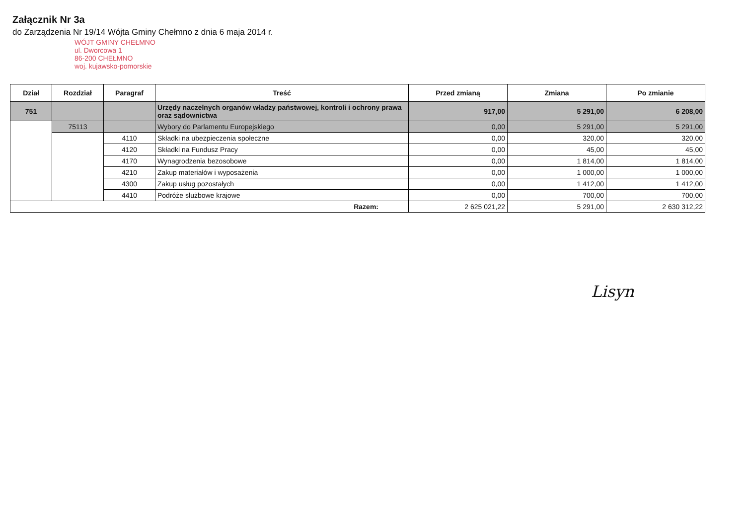Załącznik Nr 3a
do Zarządzenia Nr 19/14 Wójta Gminy Chełmno z dnia 6 maja 2014 r.
WÓJT GMINY CHEŁMNO
ul. Dworcowa 1
86-200 CHEŁMNO
woj. kujawsko-pomorskie
| Dział | Rozdział | Paragraf | Treść | Przed zmianą | Zmiana | Po zmianie |
| --- | --- | --- | --- | --- | --- | --- |
| 751 | | | Urzędy naczelnych organów władzy państwowej, kontroli i ochrony prawa oraz sądownictwa | 917,00 | 5 291,00 | 6 208,00 |
| | 75113 | | Wybory do Parlamentu Europejskiego | 0,00 | 5 291,00 | 5 291,00 |
| | | 4110 | Składki na ubezpieczenia społeczne | 0,00 | 320,00 | 320,00 |
| | | 4120 | Składki na Fundusz Pracy | 0,00 | 45,00 | 45,00 |
| | | 4170 | Wynagrodzenia bezosobowe | 0,00 | 1 814,00 | 1 814,00 |
| | | 4210 | Zakup materiałów i wyposażenia | 0,00 | 1 000,00 | 1 000,00 |
| | | 4300 | Zakup usług pozostałych | 0,00 | 1 412,00 | 1 412,00 |
| | | 4410 | Podróże służbowe krajowe | 0,00 | 700,00 | 700,00 |
| Razem: | | | | 2 625 021,22 | 5 291,00 | 2 630 312,22 |
Lisyn